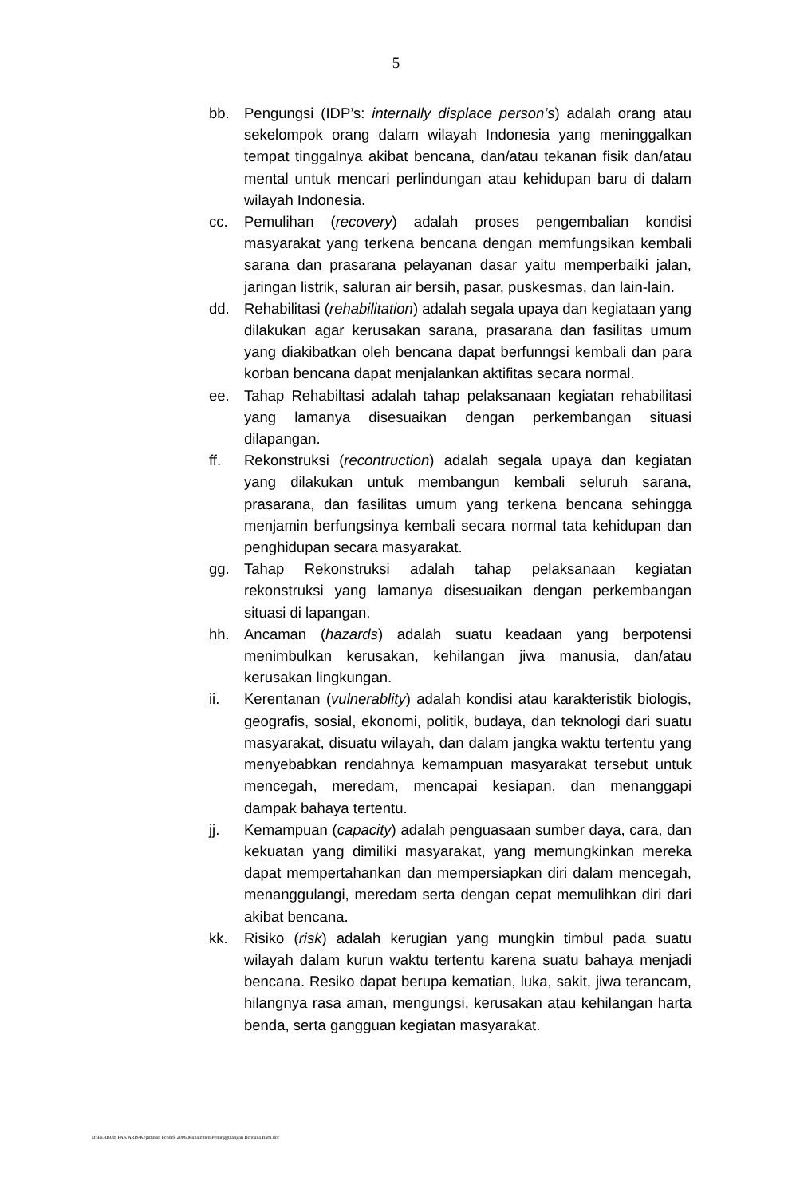5
bb. Pengungsi (IDP’s: internally displace person’s) adalah orang atau sekelompok orang dalam wilayah Indonesia yang meninggalkan tempat tinggalnya akibat bencana, dan/atau tekanan fisik dan/atau mental untuk mencari perlindungan atau kehidupan baru di dalam wilayah Indonesia.
cc. Pemulihan (recovery) adalah proses pengembalian kondisi masyarakat yang terkena bencana dengan memfungsikan kembali sarana dan prasarana pelayanan dasar yaitu memperbaiki jalan, jaringan listrik, saluran air bersih, pasar, puskesmas, dan lain-lain.
dd. Rehabilitasi (rehabilitation) adalah segala upaya dan kegiataan yang dilakukan agar kerusakan sarana, prasarana dan fasilitas umum yang diakibatkan oleh bencana dapat berfunngsi kembali dan para korban bencana dapat menjalankan aktifitas secara normal.
ee. Tahap Rehabiltasi adalah tahap pelaksanaan kegiatan rehabilitasi yang lamanya disesuaikan dengan perkembangan situasi dilapangan.
ff. Rekonstruksi (recontruction) adalah segala upaya dan kegiatan yang dilakukan untuk membangun kembali seluruh sarana, prasarana, dan fasilitas umum yang terkena bencana sehingga menjamin berfungsinya kembali secara normal tata kehidupan dan penghidupan secara masyarakat.
gg. Tahap Rekonstruksi adalah tahap pelaksanaan kegiatan rekonstruksi yang lamanya disesuaikan dengan perkembangan situasi di lapangan.
hh. Ancaman (hazards) adalah suatu keadaan yang berpotensi menimbulkan kerusakan, kehilangan jiwa manusia, dan/atau kerusakan lingkungan.
ii. Kerentanan (vulnerablity) adalah kondisi atau karakteristik biologis, geografis, sosial, ekonomi, politik, budaya, dan teknologi dari suatu masyarakat, disuatu wilayah, dan dalam jangka waktu tertentu yang menyebabkan rendahnya kemampuan masyarakat tersebut untuk mencegah, meredam, mencapai kesiapan, dan menanggapi dampak bahaya tertentu.
jj. Kemampuan (capacity) adalah penguasaan sumber daya, cara, dan kekuatan yang dimiliki masyarakat, yang memungkinkan mereka dapat mempertahankan dan mempersiapkan diri dalam mencegah, menanggulangi, meredam serta dengan cepat memulihkan diri dari akibat bencana.
kk. Risiko (risk) adalah kerugian yang mungkin timbul pada suatu wilayah dalam kurun waktu tertentu karena suatu bahaya menjadi bencana. Resiko dapat berupa kematian, luka, sakit, jiwa terancam, hilangnya rasa aman, mengungsi, kerusakan atau kehilangan harta benda, serta gangguan kegiatan masyarakat.
D:\PERBUB PAK ARIS\Keputusan Pendek 2006\Manajemen Penanggulangan Bencana Baru.doc